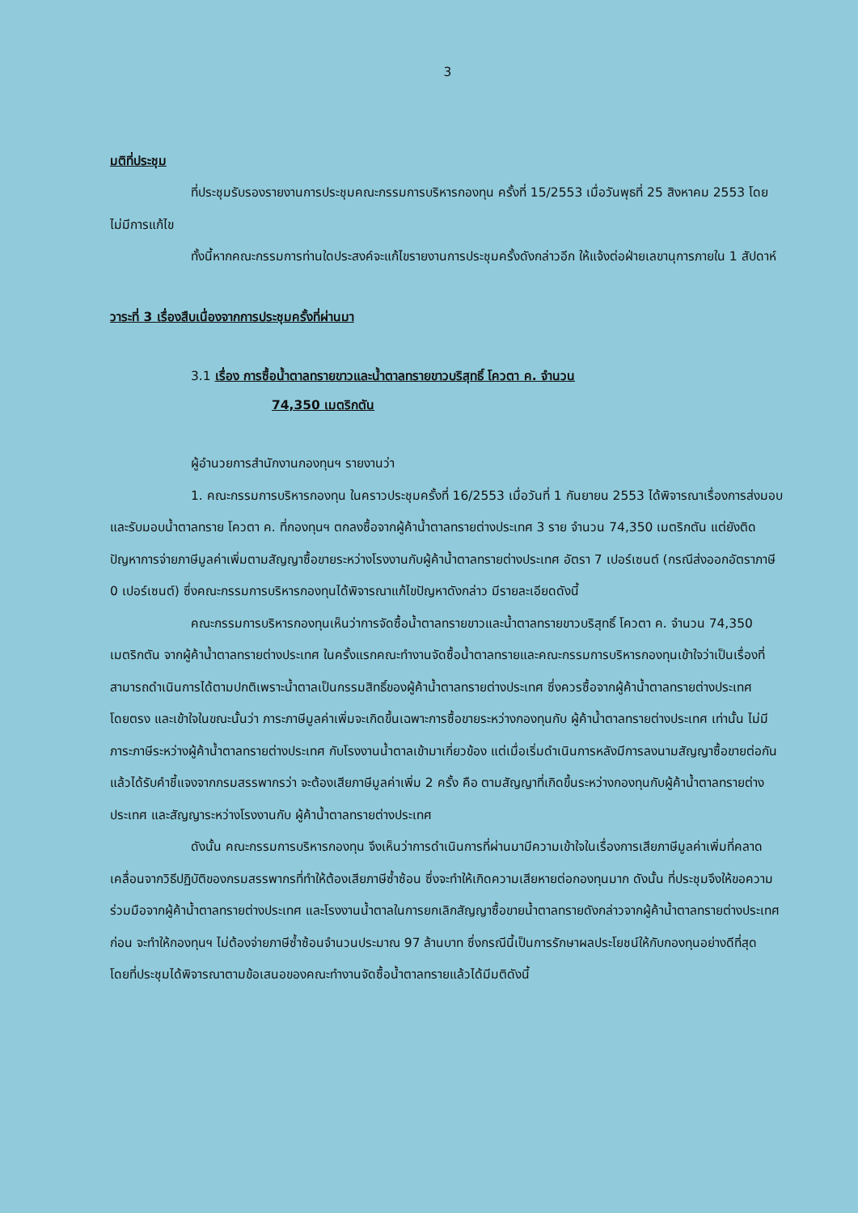3
มติที่ประชุม
ที่ประชุมรับรองรายงานการประชุมคณะกรรมการบริหารกองทุน ครั้งที่ 15/2553 เมื่อวันพุธที่ 25 สิงหาคม 2553 โดยไม่มีการแก้ไข
ทั้งนี้หากคณะกรรมการท่านใดประสงค์จะแก้ไขรายงานการประชุมครั้งดังกล่าวอีก ให้แจ้งต่อฝ่ายเลขานุการภายใน 1 สัปดาห์
วาระที่ 3 เรื่องสืบเนื่องจากการประชุมครั้งที่ผ่านมา
3.1 เรื่อง การซื้อน้ำตาลทรายขาวและน้ำตาลทรายขาวบริสุทธิ์ โควตา ค. จำนวน
74,350 เมตริกตัน
ผู้อำนวยการสำนักงานกองทุนฯ รายงานว่า
1. คณะกรรมการบริหารกองทุน ในคราวประชุมครั้งที่ 16/2553 เมื่อวันที่ 1 กันยายน 2553 ได้พิจารณาเรื่องการส่งมอบและรับมอบน้ำตาลทราย โควตา ค. ที่กองทุนฯ ตกลงซื้อจากผู้ค้าน้ำตาลทรายต่างประเทศ 3 ราย จำนวน 74,350 เมตริกตัน แต่ยังติดปัญหาการจ่ายภาษีมูลค่าเพิ่มตามสัญญาซื้อขายระหว่างโรงงานกับผู้ค้าน้ำตาลทรายต่างประเทศ อัตรา 7 เปอร์เซนต์ (กรณีส่งออกอัตราภาษี 0 เปอร์เซนต์) ซึ่งคณะกรรมการบริหารกองทุนได้พิจารณาแก้ไขปัญหาดังกล่าว มีรายละเอียดดังนี้
คณะกรรมการบริหารกองทุนเห็นว่าการจัดซื้อน้ำตาลทรายขาวและน้ำตาลทรายขาวบริสุทธิ์ โควตา ค. จำนวน 74,350 เมตริกตัน จากผู้ค้าน้ำตาลทรายต่างประเทศ ในครั้งแรกคณะทำงานจัดซื้อน้ำตาลทรายและคณะกรรมการบริหารกองทุนเข้าใจว่าเป็นเรื่องที่สามารถดำเนินการได้ตามปกติเพราะน้ำตาลเป็นกรรมสิทธิ์ของผู้ค้าน้ำตาลทรายต่างประเทศ ซึ่งควรซื้อจากผู้ค้าน้ำตาลทรายต่างประเทศ โดยตรง และเข้าใจในขณะนั้นว่า ภาระภาษีมูลค่าเพิ่มจะเกิดขึ้นเฉพาะการซื้อขายระหว่างกองทุนกับ ผู้ค้าน้ำตาลทรายต่างประเทศ เท่านั้น ไม่มีภาระภาษีระหว่างผู้ค้าน้ำตาลทรายต่างประเทศ กับโรงงานน้ำตาลเข้ามาเกี่ยวข้อง แต่เมื่อเริ่มดำเนินการหลังมีการลงนามสัญญาซื้อขายต่อกันแล้วได้รับคำชี้แจงจากกรมสรรพากรว่า จะต้องเสียภาษีมูลค่าเพิ่ม 2 ครั้ง คือ ตามสัญญาที่เกิดขึ้นระหว่างกองทุนกับผู้ค้าน้ำตาลทรายต่างประเทศ และสัญญาระหว่างโรงงานกับ ผู้ค้าน้ำตาลทรายต่างประเทศ
ดังนั้น คณะกรรมการบริหารกองทุน จึงเห็นว่าการดำเนินการที่ผ่านมามีความเข้าใจในเรื่องการเสียภาษีมูลค่าเพิ่มที่คลาดเคลื่อนจากวิธีปฏิบัติของกรมสรรพากรที่ทำให้ต้องเสียภาษีซ้ำซ้อน ซึ่งจะทำให้เกิดความเสียหายต่อกองทุนมาก ดังนั้น ที่ประชุมจึงให้ขอความร่วมมือจากผู้ค้าน้ำตาลทรายต่างประเทศ และโรงงานน้ำตาลในการยกเลิกสัญญาซื้อขายน้ำตาลทรายดังกล่าวจากผู้ค้าน้ำตาลทรายต่างประเทศ ก่อน จะทำให้กองทุนฯ ไม่ต้องจ่ายภาษีซ้ำซ้อนจำนวนประมาณ 97 ล้านบาท ซึ่งกรณีนี้เป็นการรักษาผลประโยชน์ให้กับกองทุนอย่างดีที่สุด โดยที่ประชุมได้พิจารณาตามข้อเสนอของคณะทำงานจัดซื้อน้ำตาลทรายแล้วได้มีมติดังนี้